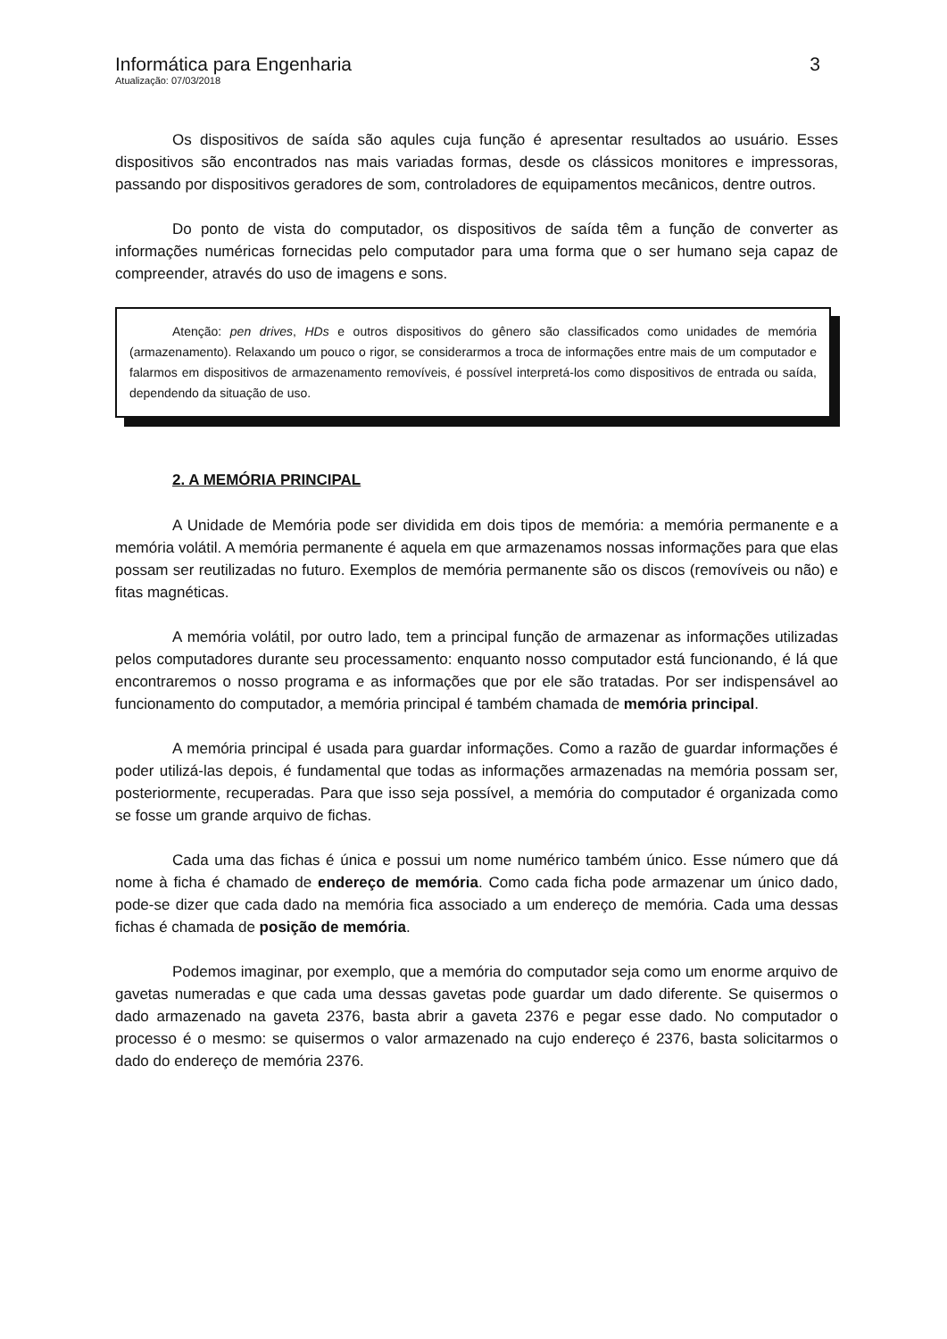Informática para Engenharia 3
Atualização: 07/03/2018
Os dispositivos de saída são aqules cuja função é apresentar resultados ao usuário. Esses dispositivos são encontrados nas mais variadas formas, desde os clássicos monitores e impressoras, passando por dispositivos geradores de som, controladores de equipamentos mecânicos, dentre outros.
Do ponto de vista do computador, os dispositivos de saída têm a função de converter as informações numéricas fornecidas pelo computador para uma forma que o ser humano seja capaz de compreender, através do uso de imagens e sons.
Atenção: pen drives, HDs e outros dispositivos do gênero são classificados como unidades de memória (armazenamento). Relaxando um pouco o rigor, se considerarmos a troca de informações entre mais de um computador e falarmos em dispositivos de armazenamento removíveis, é possível interpretá-los como dispositivos de entrada ou saída, dependendo da situação de uso.
2. A MEMÓRIA PRINCIPAL
A Unidade de Memória pode ser dividida em dois tipos de memória: a memória permanente e a memória volátil. A memória permanente é aquela em que armazenamos nossas informações para que elas possam ser reutilizadas no futuro. Exemplos de memória permanente são os discos (removíveis ou não) e fitas magnéticas.
A memória volátil, por outro lado, tem a principal função de armazenar as informações utilizadas pelos computadores durante seu processamento: enquanto nosso computador está funcionando, é lá que encontraremos o nosso programa e as informações que por ele são tratadas. Por ser indispensável ao funcionamento do computador, a memória principal é também chamada de memória principal.
A memória principal é usada para guardar informações. Como a razão de guardar informações é poder utilizá-las depois, é fundamental que todas as informações armazenadas na memória possam ser, posteriormente, recuperadas. Para que isso seja possível, a memória do computador é organizada como se fosse um grande arquivo de fichas.
Cada uma das fichas é única e possui um nome numérico também único. Esse número que dá nome à ficha é chamado de endereço de memória. Como cada ficha pode armazenar um único dado, pode-se dizer que cada dado na memória fica associado a um endereço de memória. Cada uma dessas fichas é chamada de posição de memória.
Podemos imaginar, por exemplo, que a memória do computador seja como um enorme arquivo de gavetas numeradas e que cada uma dessas gavetas pode guardar um dado diferente. Se quisermos o dado armazenado na gaveta 2376, basta abrir a gaveta 2376 e pegar esse dado. No computador o processo é o mesmo: se quisermos o valor armazenado na cujo endereço é 2376, basta solicitarmos o dado do endereço de memória 2376.